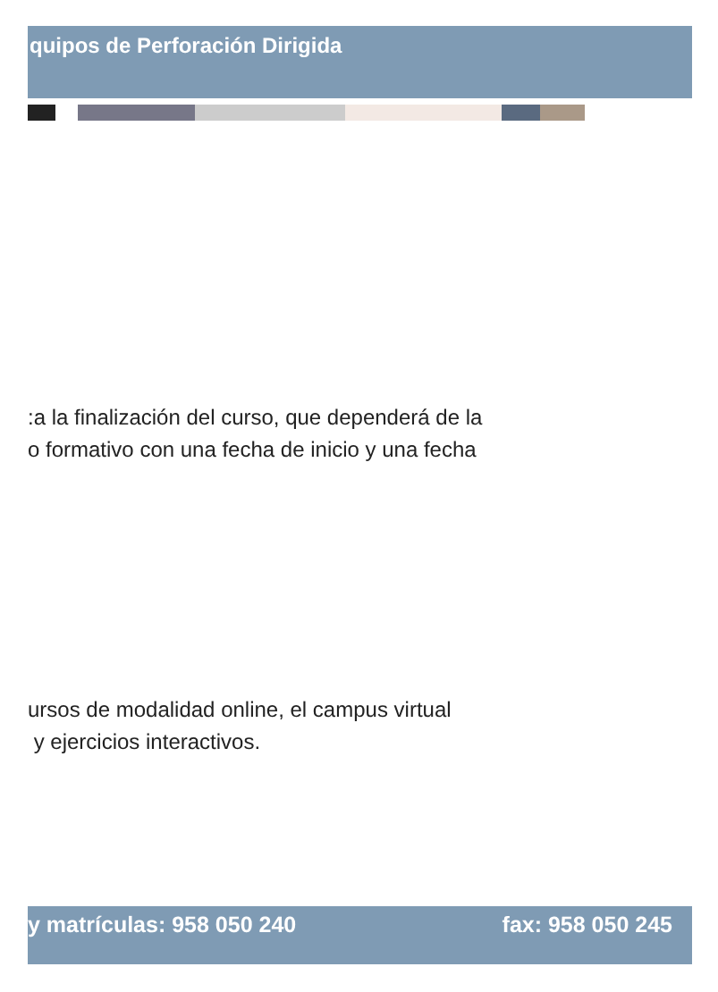quipos de Perforación Dirigida
:a la finalización del curso, que dependerá de la
o formativo con una fecha de inicio y una fecha
ursos de modalidad online, el campus virtual
y ejercicios interactivos.
y matrículas: 958 050 240 fax: 958 050 245